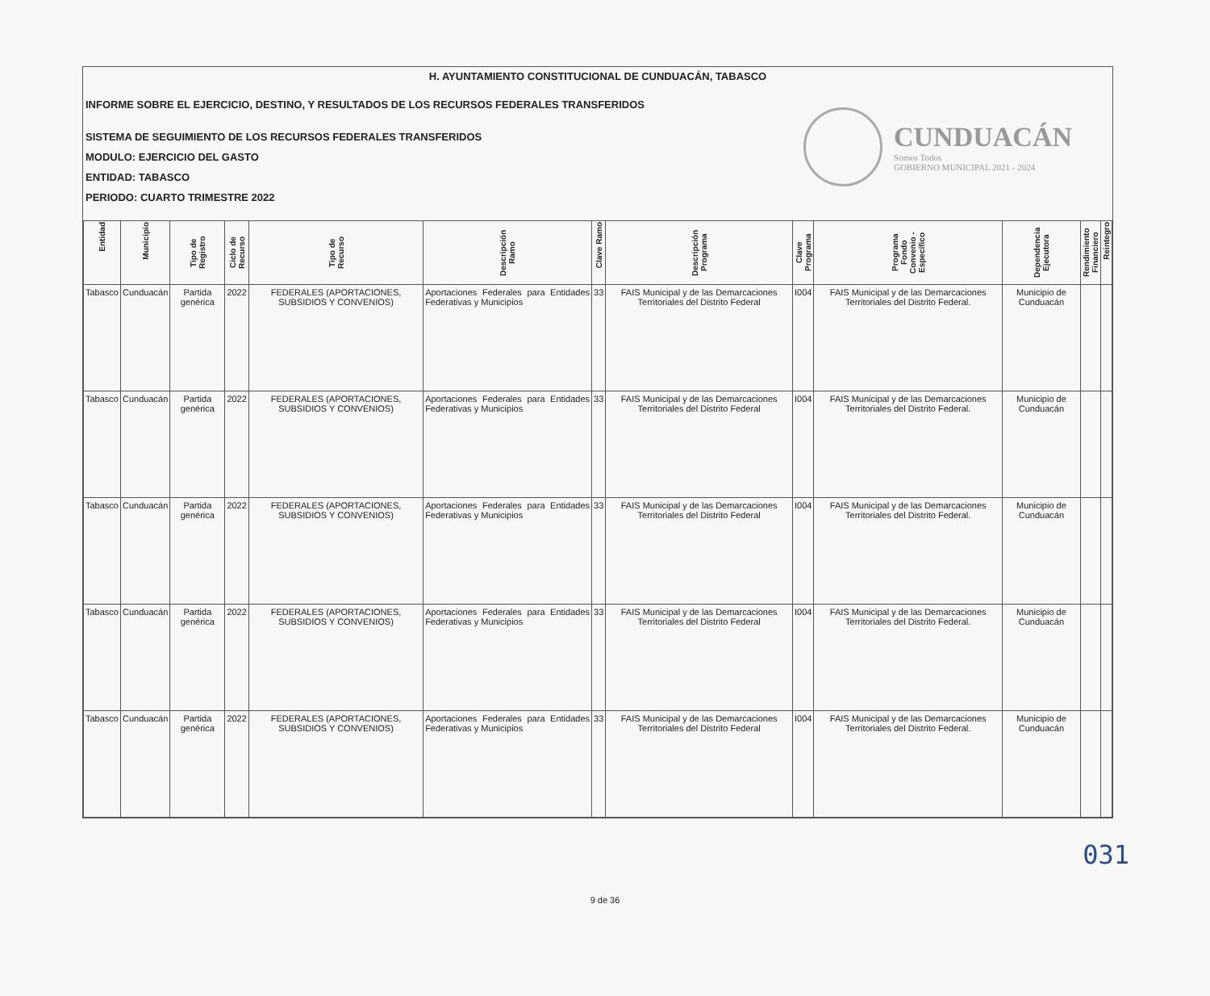H. AYUNTAMIENTO CONSTITUCIONAL DE CUNDUACÁN, TABASCO
INFORME SOBRE EL EJERCICIO, DESTINO, Y RESULTADOS DE LOS RECURSOS FEDERALES TRANSFERIDOS
SISTEMA DE SEGUIMIENTO DE LOS RECURSOS FEDERALES TRANSFERIDOS
MODULO: EJERCICIO DEL GASTO
ENTIDAD: TABASCO
PERIODO: CUARTO TRIMESTRE 2022
CUNDUACÁN
Somos Todos
GOBIERNO MUNICIPAL 2021 - 2024
| Entidad | Municipio | Tipo de Registro | Ciclo de Recurso | Tipo de Recurso | Descripción Ramo | Clave Ramo | Descripción Programa | Clave Programa | Programa Fondo Convenio - Específico | Dependencia Ejecutora | Rendimiento Financiero | Reintegro |
| --- | --- | --- | --- | --- | --- | --- | --- | --- | --- | --- | --- | --- |
| Tabasco | Cunduacán | Partida genérica | 2022 | FEDERALES (APORTACIONES, SUBSIDIOS Y CONVENIOS) | Aportaciones Federales para Entidades Federativas y Municipios | 33 | FAIS Municipal y de las Demarcaciones Territoriales del Distrito Federal | I004 | FAIS Municipal y de las Demarcaciones Territoriales del Distrito Federal. | Municipio de Cunduacán | | |
| Tabasco | Cunduacán | Partida genérica | 2022 | FEDERALES (APORTACIONES, SUBSIDIOS Y CONVENIOS) | Aportaciones Federales para Entidades Federativas y Municipios | 33 | FAIS Municipal y de las Demarcaciones Territoriales del Distrito Federal | I004 | FAIS Municipal y de las Demarcaciones Territoriales del Distrito Federal. | Municipio de Cunduacán | | |
| Tabasco | Cunduacán | Partida genérica | 2022 | FEDERALES (APORTACIONES, SUBSIDIOS Y CONVENIOS) | Aportaciones Federales para Entidades Federativas y Municipios | 33 | FAIS Municipal y de las Demarcaciones Territoriales del Distrito Federal | I004 | FAIS Municipal y de las Demarcaciones Territoriales del Distrito Federal. | Municipio de Cunduacán | | |
| Tabasco | Cunduacán | Partida genérica | 2022 | FEDERALES (APORTACIONES, SUBSIDIOS Y CONVENIOS) | Aportaciones Federales para Entidades Federativas y Municipios | 33 | FAIS Municipal y de las Demarcaciones Territoriales del Distrito Federal | I004 | FAIS Municipal y de las Demarcaciones Territoriales del Distrito Federal. | Municipio de Cunduacán | | |
| Tabasco | Cunduacán | Partida genérica | 2022 | FEDERALES (APORTACIONES, SUBSIDIOS Y CONVENIOS) | Aportaciones Federales para Entidades Federativas y Municipios | 33 | FAIS Municipal y de las Demarcaciones Territoriales del Distrito Federal | I004 | FAIS Municipal y de las Demarcaciones Territoriales del Distrito Federal. | Municipio de Cunduacán | | |
031
9 de 36